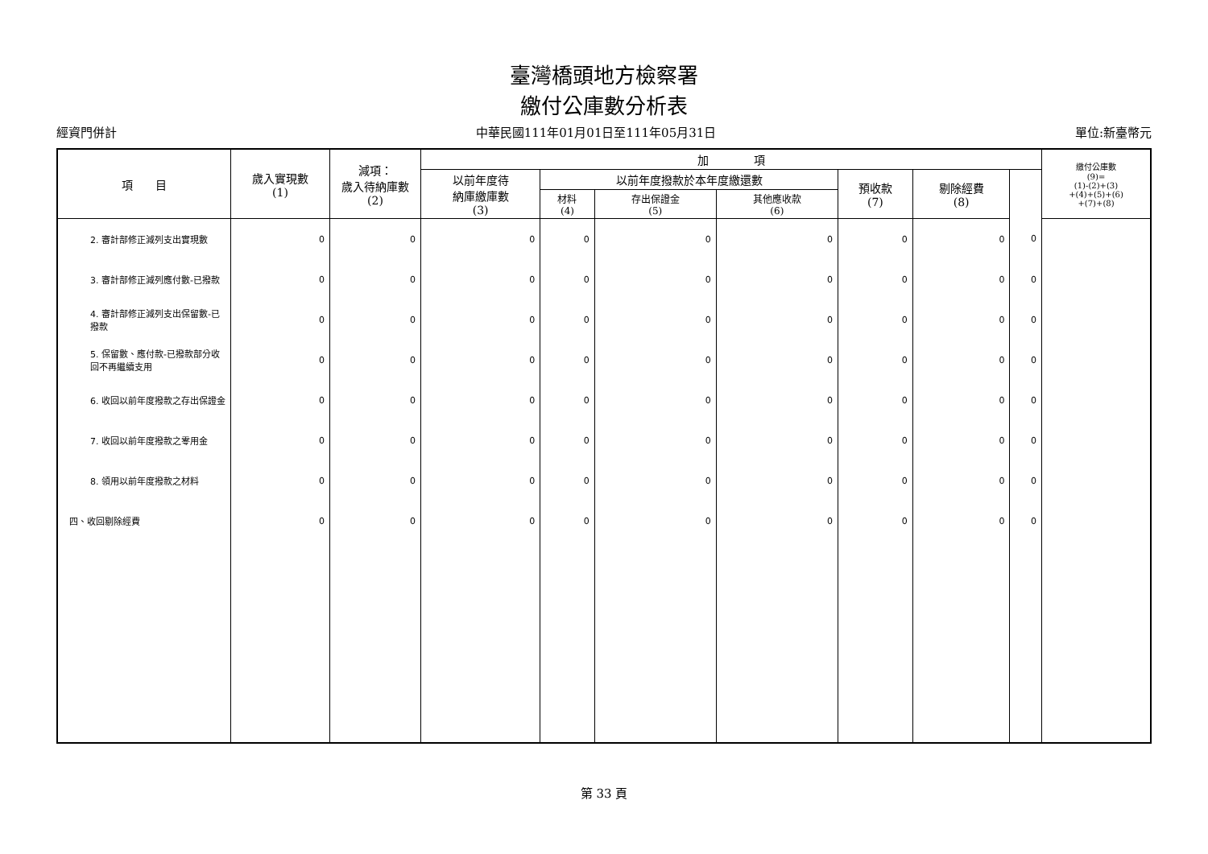臺灣橋頭地方檢察署
繳付公庫數分析表
經資門併計 中華民國111年01月01日至111年05月31日 單位:新臺幣元
| 項 目 | 歲入實現數 (1) | 減項： 歲入待納庫數 (2) | 加 項 | | | | | | | 繳付公庫數 (9)= (1)-(2)+(3) +(4)+(5)+(6) +(7)+(8) |
| --- | --- | --- | --- | --- | --- | --- | --- | --- | --- | --- |
| | | | 以前年度待 納庫繳庫數 (3) | 以前年度撥款於本年度繳還數 | | | 預收款 (7) | 剔除經費 (8) | | |
| | | | | 材料 (4) | 存出保證金 (5) | 其他應收款 (6) | | | | |
| 2. 審計部修正減列支出實現數 | 0 | 0 | 0 | 0 | 0 | 0 | 0 | 0 | 0 | |
| 3. 審計部修正減列應付數-已撥款 | 0 | 0 | 0 | 0 | 0 | 0 | 0 | 0 | 0 | |
| 4. 審計部修正減列支出保留數-已撥款 | 0 | 0 | 0 | 0 | 0 | 0 | 0 | 0 | 0 | |
| 5. 保留數、應付款-已撥款部分收回不再繼續支用 | 0 | 0 | 0 | 0 | 0 | 0 | 0 | 0 | 0 | |
| 6. 收回以前年度撥款之存出保證金 | 0 | 0 | 0 | 0 | 0 | 0 | 0 | 0 | 0 | |
| 7. 收回以前年度撥款之零用金 | 0 | 0 | 0 | 0 | 0 | 0 | 0 | 0 | 0 | |
| 8. 領用以前年度撥款之材料 | 0 | 0 | 0 | 0 | 0 | 0 | 0 | 0 | 0 | |
| 四、收回剔除經費 | 0 | 0 | 0 | 0 | 0 | 0 | 0 | 0 | 0 | |
第 33 頁